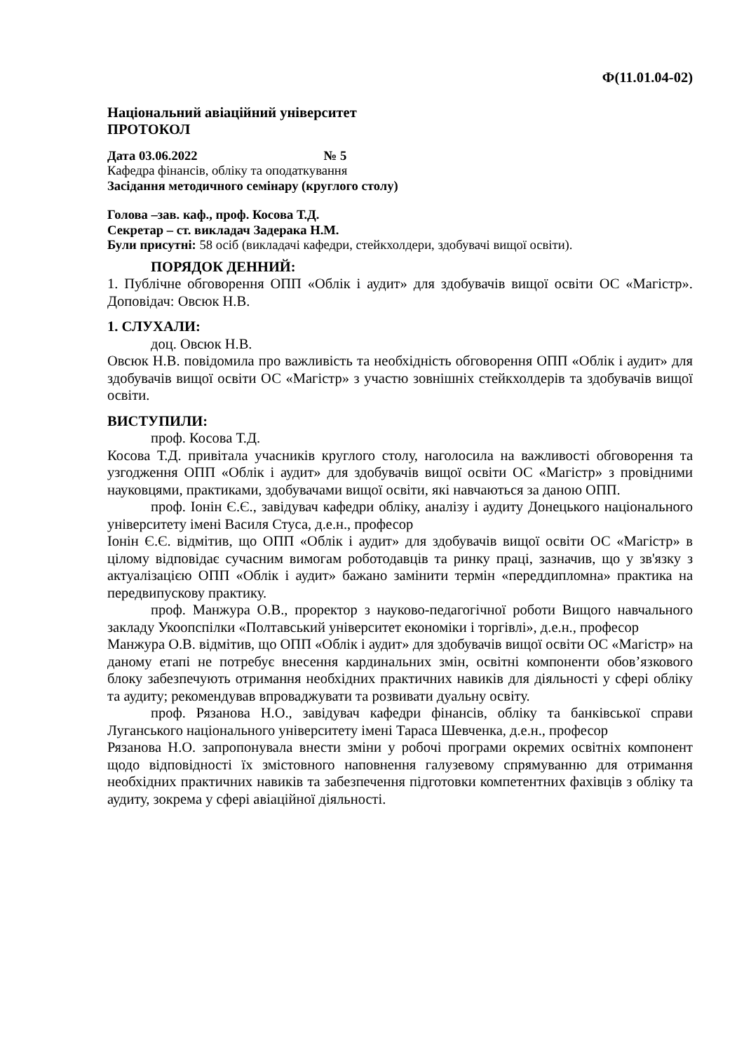Ф(11.01.04-02)
Національний авіаційний університет
ПРОТОКОЛ
Дата 03.06.2022 № 5
Кафедра фінансів, обліку та оподаткування
Засідання методичного семінару (круглого столу)
Голова –зав. каф., проф. Косова Т.Д.
Секретар – ст. викладач Задерака Н.М.
Були присутні: 58 осіб (викладачі кафедри, стейкхолдери, здобувачі вищої освіти).
ПОРЯДОК ДЕННИЙ:
1. Публічне обговорення ОПП «Облік і аудит» для здобувачів вищої освіти ОС «Магістр». Доповідач: Овсюк Н.В.
1. СЛУХАЛИ:
доц. Овсюк Н.В.
Овсюк Н.В. повідомила про важливість та необхідність обговорення ОПП «Облік і аудит» для здобувачів вищої освіти ОС «Магістр» з участю зовнішніх стейкхолдерів та здобувачів вищої освіти.
ВИСТУПИЛИ:
проф. Косова Т.Д.
Косова Т.Д. привітала учасників круглого столу, наголосила на важливості обговорення та узгодження ОПП «Облік і аудит» для здобувачів вищої освіти ОС «Магістр» з провідними науковцями, практиками, здобувачами вищої освіти, які навчаються за даною ОПП.
проф. Іонін Є.Є., завідувач кафедри обліку, аналізу і аудиту Донецького національного університету імені Василя Стуса, д.е.н., професор
Іонін Є.Є. відмітив, що ОПП «Облік і аудит» для здобувачів вищої освіти ОС «Магістр» в цілому відповідає сучасним вимогам роботодавців та ринку праці, зазначив, що у зв'язку з актуалізацією ОПП «Облік і аудит» бажано замінити термін «переддипломна» практика на передвипускову практику.
проф. Манжура О.В., проректор з науково-педагогічної роботи Вищого навчального закладу Укоопспілки «Полтавський університет економіки і торгівлі», д.е.н., професор
Манжура О.В. відмітив, що ОПП «Облік і аудит» для здобувачів вищої освіти ОС «Магістр» на даному етапі не потребує внесення кардинальних змін, освітні компоненти обов’язкового блоку забезпечують отримання необхідних практичних навиків для діяльності у сфері обліку та аудиту; рекомендував впроваджувати та розвивати дуальну освіту.
проф. Рязанова Н.О., завідувач кафедри фінансів, обліку та банківської справи Луганського національного університету імені Тараса Шевченка, д.е.н., професор
Рязанова Н.О. запропонувала внести зміни у робочі програми окремих освітніх компонент щодо відповідності їх змістовного наповнення галузевому спрямуванню для отримання необхідних практичних навиків та забезпечення підготовки компетентних фахівців з обліку та аудиту, зокрема у сфері авіаційної діяльності.